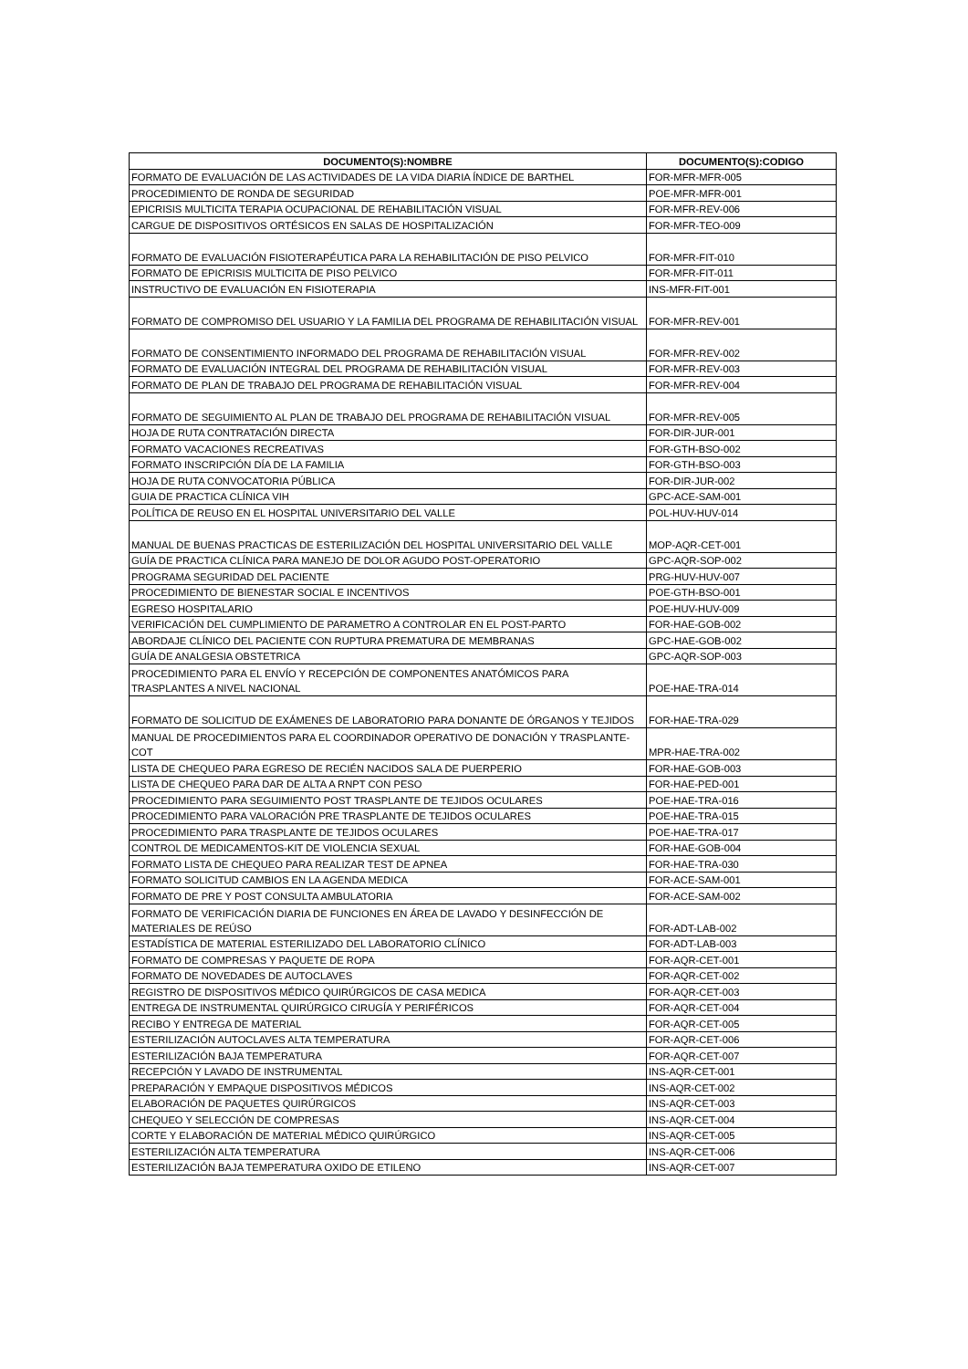| DOCUMENTO(S):NOMBRE | DOCUMENTO(S):CODIGO |
| --- | --- |
| FORMATO DE EVALUACIÓN DE LAS ACTIVIDADES DE LA VIDA DIARIA ÍNDICE DE BARTHEL | FOR-MFR-MFR-005 |
| PROCEDIMIENTO DE RONDA DE SEGURIDAD | POE-MFR-MFR-001 |
| EPICRISIS MULTICITA TERAPIA OCUPACIONAL DE REHABILITACIÓN VISUAL | FOR-MFR-REV-006 |
| CARGUE DE DISPOSITIVOS ORTÉSICOS EN SALAS DE HOSPITALIZACIÓN | FOR-MFR-TEO-009 |
| FORMATO DE EVALUACIÓN FISIOTERAPÉUTICA PARA LA REHABILITACIÓN DE PISO PELVICO | FOR-MFR-FIT-010 |
| FORMATO DE EPICRISIS MULTICITA DE PISO PELVICO | FOR-MFR-FIT-011 |
| INSTRUCTIVO DE EVALUACIÓN EN FISIOTERAPIA | INS-MFR-FIT-001 |
| FORMATO DE COMPROMISO DEL USUARIO Y LA FAMILIA DEL PROGRAMA DE REHABILITACIÓN VISUAL | FOR-MFR-REV-001 |
| FORMATO DE CONSENTIMIENTO INFORMADO DEL PROGRAMA DE REHABILITACIÓN VISUAL | FOR-MFR-REV-002 |
| FORMATO DE EVALUACIÓN INTEGRAL DEL PROGRAMA DE REHABILITACIÓN VISUAL | FOR-MFR-REV-003 |
| FORMATO DE PLAN DE TRABAJO DEL PROGRAMA DE REHABILITACIÓN VISUAL | FOR-MFR-REV-004 |
| FORMATO DE SEGUIMIENTO AL PLAN DE TRABAJO DEL PROGRAMA DE REHABILITACIÓN VISUAL | FOR-MFR-REV-005 |
| HOJA DE RUTA CONTRATACIÓN DIRECTA | FOR-DIR-JUR-001 |
| FORMATO VACACIONES RECREATIVAS | FOR-GTH-BSO-002 |
| FORMATO INSCRIPCIÓN DÍA DE LA FAMILIA | FOR-GTH-BSO-003 |
| HOJA DE RUTA CONVOCATORIA PÚBLICA | FOR-DIR-JUR-002 |
| GUIA DE PRACTICA CLÍNICA VIH | GPC-ACE-SAM-001 |
| POLÍTICA DE REUSO EN EL HOSPITAL UNIVERSITARIO DEL VALLE | POL-HUV-HUV-014 |
| MANUAL DE BUENAS PRACTICAS DE ESTERILIZACIÓN DEL HOSPITAL UNIVERSITARIO DEL VALLE | MOP-AQR-CET-001 |
| GUÍA DE PRACTICA CLÍNICA PARA MANEJO DE DOLOR AGUDO POST-OPERATORIO | GPC-AQR-SOP-002 |
| PROGRAMA SEGURIDAD DEL PACIENTE | PRG-HUV-HUV-007 |
| PROCEDIMIENTO DE BIENESTAR SOCIAL E INCENTIVOS | POE-GTH-BSO-001 |
| EGRESO HOSPITALARIO | POE-HUV-HUV-009 |
| VERIFICACIÓN DEL CUMPLIMIENTO DE PARAMETRO A CONTROLAR EN EL POST-PARTO | FOR-HAE-GOB-002 |
| ABORDAJE CLÍNICO DEL PACIENTE CON RUPTURA PREMATURA DE MEMBRANAS | GPC-HAE-GOB-002 |
| GUÍA DE ANALGESIA OBSTETRICA | GPC-AQR-SOP-003 |
| PROCEDIMIENTO PARA EL ENVÍO Y RECEPCIÓN DE COMPONENTES ANATÓMICOS PARA TRASPLANTES A NIVEL NACIONAL | POE-HAE-TRA-014 |
| FORMATO DE SOLICITUD DE EXÁMENES DE LABORATORIO PARA DONANTE DE ÓRGANOS Y TEJIDOS | FOR-HAE-TRA-029 |
| MANUAL DE PROCEDIMIENTOS PARA EL COORDINADOR OPERATIVO DE DONACIÓN Y TRASPLANTE-COT | MPR-HAE-TRA-002 |
| LISTA DE CHEQUEO PARA EGRESO DE RECIÉN NACIDOS SALA DE PUERPERIO | FOR-HAE-GOB-003 |
| LISTA DE CHEQUEO PARA DAR DE ALTA A RNPT CON PESO | FOR-HAE-PED-001 |
| PROCEDIMIENTO PARA SEGUIMIENTO POST TRASPLANTE DE TEJIDOS OCULARES | POE-HAE-TRA-016 |
| PROCEDIMIENTO PARA VALORACIÓN PRE TRASPLANTE DE TEJIDOS OCULARES | POE-HAE-TRA-015 |
| PROCEDIMIENTO PARA TRASPLANTE DE TEJIDOS OCULARES | POE-HAE-TRA-017 |
| CONTROL DE MEDICAMENTOS-KIT DE VIOLENCIA SEXUAL | FOR-HAE-GOB-004 |
| FORMATO LISTA DE CHEQUEO PARA REALIZAR TEST DE APNEA | FOR-HAE-TRA-030 |
| FORMATO SOLICITUD CAMBIOS EN LA AGENDA MEDICA | FOR-ACE-SAM-001 |
| FORMATO DE PRE Y POST CONSULTA AMBULATORIA | FOR-ACE-SAM-002 |
| FORMATO DE VERIFICACIÓN DIARIA DE FUNCIONES EN ÁREA DE LAVADO Y DESINFECCIÓN DE MATERIALES DE REÚSO | FOR-ADT-LAB-002 |
| ESTADÍSTICA DE MATERIAL ESTERILIZADO DEL LABORATORIO CLÍNICO | FOR-ADT-LAB-003 |
| FORMATO DE COMPRESAS Y PAQUETE DE ROPA | FOR-AQR-CET-001 |
| FORMATO DE NOVEDADES DE AUTOCLAVES | FOR-AQR-CET-002 |
| REGISTRO DE DISPOSITIVOS MÉDICO QUIRÚRGICOS DE CASA MEDICA | FOR-AQR-CET-003 |
| ENTREGA DE INSTRUMENTAL QUIRÚRGICO CIRUGÍA Y PERIFÉRICOS | FOR-AQR-CET-004 |
| RECIBO Y ENTREGA DE MATERIAL | FOR-AQR-CET-005 |
| ESTERILIZACIÓN AUTOCLAVES ALTA TEMPERATURA | FOR-AQR-CET-006 |
| ESTERILIZACIÓN BAJA TEMPERATURA | FOR-AQR-CET-007 |
| RECEPCIÓN Y LAVADO DE INSTRUMENTAL | INS-AQR-CET-001 |
| PREPARACIÓN Y EMPAQUE DISPOSITIVOS MÉDICOS | INS-AQR-CET-002 |
| ELABORACIÓN DE PAQUETES QUIRÚRGICOS | INS-AQR-CET-003 |
| CHEQUEO Y SELECCIÓN DE COMPRESAS | INS-AQR-CET-004 |
| CORTE Y ELABORACIÓN DE MATERIAL MÉDICO QUIRÚRGICO | INS-AQR-CET-005 |
| ESTERILIZACIÓN ALTA TEMPERATURA | INS-AQR-CET-006 |
| ESTERILIZACIÓN BAJA TEMPERATURA OXIDO DE ETILENO | INS-AQR-CET-007 |